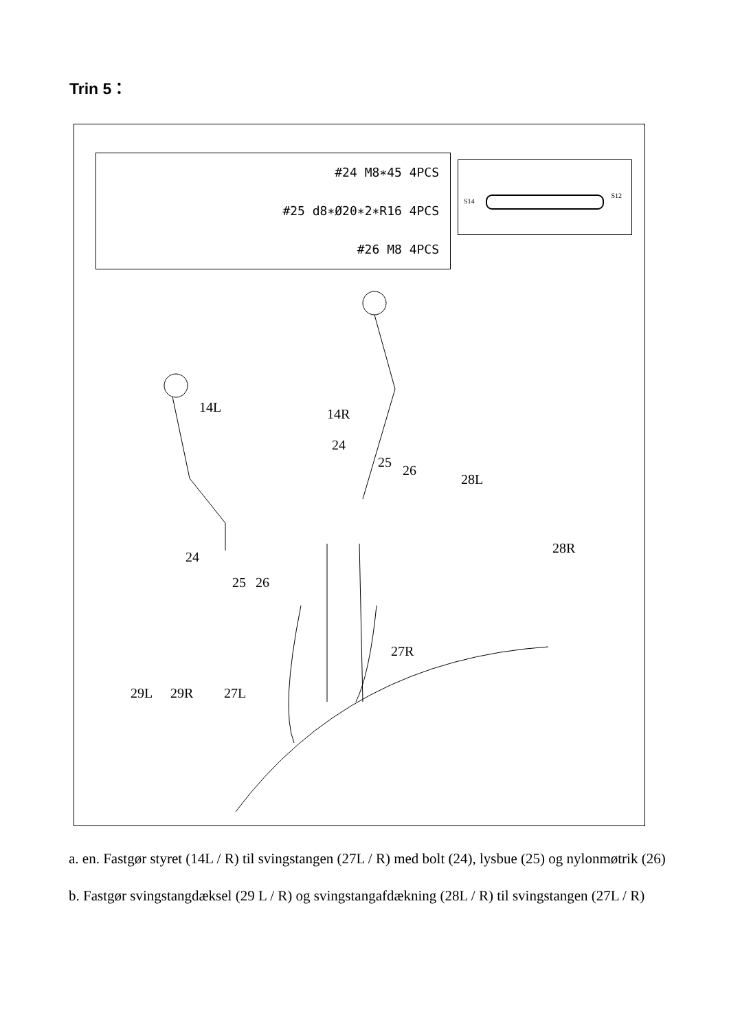Trin 5：
#24 M8∗45 4PCS
#25 d8∗Ø20∗2∗R16 4PCS
#26 M8 4PCS
S14
S12
14L 14R
24
25
26
28L
28R
24
25 26
27R
29L 29R 27L
a. en. Fastgør styret (14L / R) til svingstangen (27L / R) med bolt (24), lysbue (25) og nylonmøtrik (26)
b. Fastgør svingstangdæksel (29 L / R) og svingstangafdækning (28L / R) til svingstangen (27L / R)